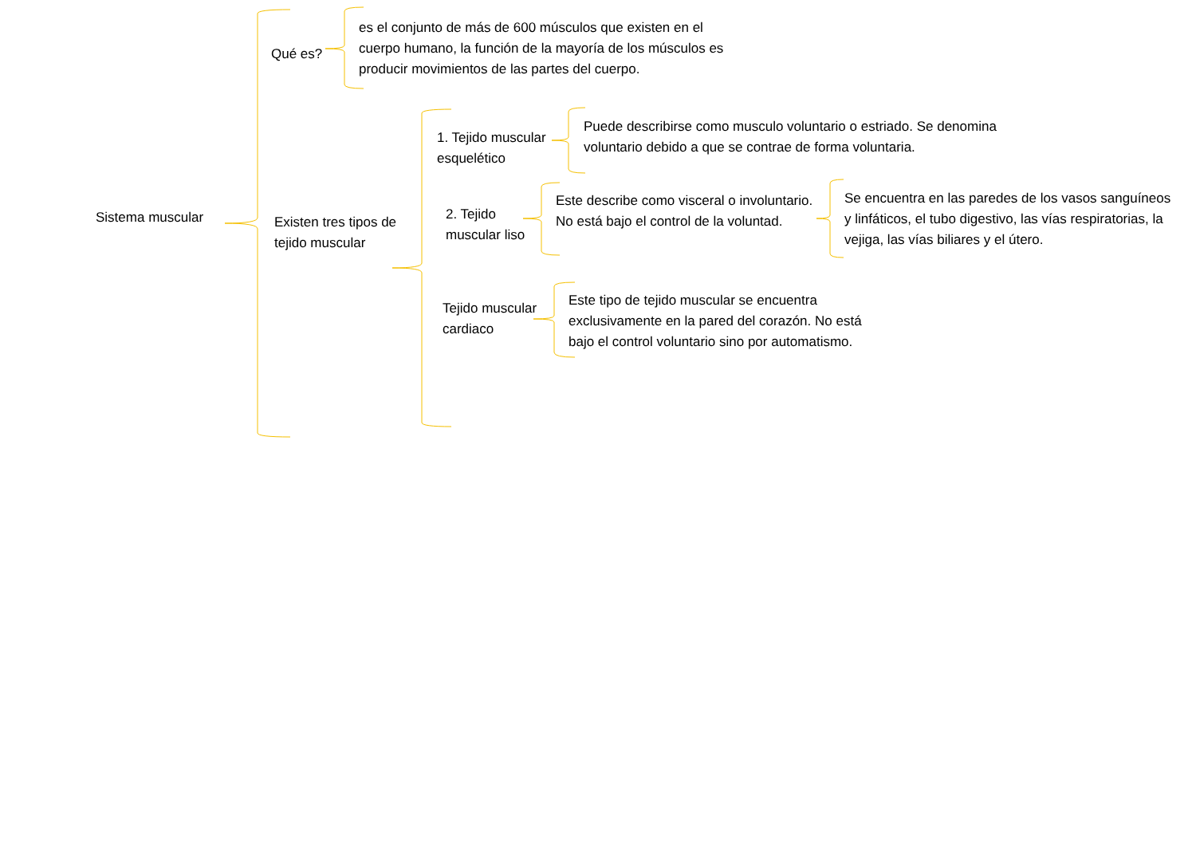Sistema muscular
Qué es?
es el conjunto de más de 600 músculos que existen en el cuerpo humano, la función de la mayoría de los músculos es producir movimientos de las partes del cuerpo.
Existen tres tipos de tejido muscular
1. Tejido muscular esquelético
Puede describirse como musculo voluntario o estriado. Se denomina voluntario debido a que se contrae de forma voluntaria.
2. Tejido muscular liso
Este describe como visceral o involuntario. No está bajo el control de la voluntad.
Se encuentra en las paredes de los vasos sanguíneos y linfáticos, el tubo digestivo, las vías respiratorias, la vejiga, las vías biliares y el útero.
Tejido muscular cardiaco
Este tipo de tejido muscular se encuentra exclusivamente en la pared del corazón. No está bajo el control voluntario sino por automatismo.